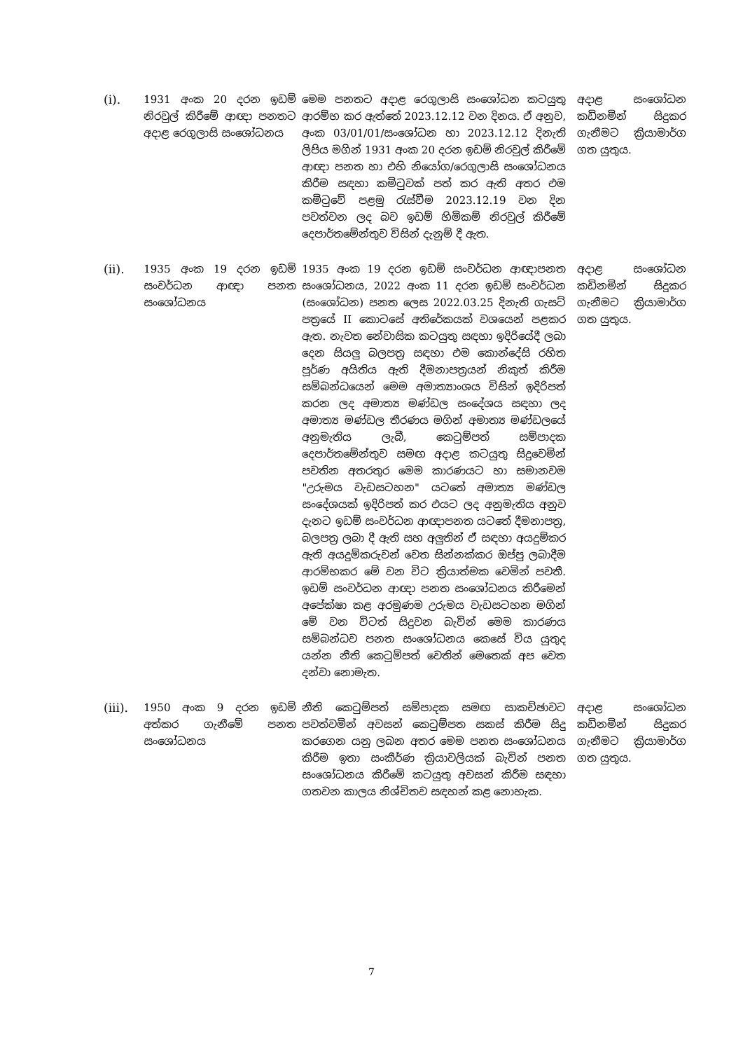| (i). | 1931 අංක 20 දරන ඉඩම් නිරවුල් කිරීමේ ආඥා පනතට අදාළ රෙගුලාසි සංශෝධනය | මෙම පනතට අදාළ රෙගුලාසි සංශෝධන කටයුතු ආරම්භ කර ඇත්තේ 2023.12.12 වන දිනය. ඒ අනුව, අංක 03/01/01/සංශෝධන හා 2023.12.12 දිනැති ලිපිය මගින් 1931 අංක 20 දරන ඉඩම් නිරවුල් කිරීමේ ආඥා පනත හා එහි නියෝග/රෙගුලාසි සංශෝධනය කිරීම සඳහා කමිටුවක් පත් කර ඇති අතර එම කමිටුවේ පළමු රැස්වීම 2023.12.19 වන දින පවත්වන ලද බව ඉඩම් හිමිකම් නිරවුල් කිරීමේ දෙපාර්තමේන්තුව විසින් දැනුම් දී ඇත. | අදාළ සංශෝධන කඩිනමින් සිදුකර ගැනීමට ක්‍රියාමාර්ග ගත යුතුය. |
| (ii). | 1935 අංක 19 දරන ඉඩම් සංවර්ධන ආඥා පනත සංශෝධනය | 1935 අංක 19 දරන ඉඩම් සංවර්ධන ආඥාපනත සංශෝධනය, 2022 අංක 11 දරන ඉඩම් සංවර්ධන (සංශෝධන) පනත ලෙස 2022.03.25 දිනැති ගැසට් පත්‍රයේ II කොටසේ අතිරේකයක් වශයෙන් පළකර ඇත. නැවත නේවාසික කටයුතු සඳහා ඉදිරියේදී ලබා දෙන සියලු බලපත්‍ර සඳහා එම කොන්දේසි රහිත පූර්ණ අයිතිය ඇති දීමනාපත්‍රයන් නිකුත් කිරීම සම්බන්ධයෙන් මෙම අමාත්‍යාංශය විසින් ඉදිරිපත් කරන ලද අමාත්‍ය මණ්ඩල සංදේශය සඳහා ලද අමාත්‍ය මණ්ඩල තීරණය මගින් අමාත්‍ය මණ්ඩලයේ අනුමැතිය ලැබී, කෙටුම්පත් සම්පාදක දෙපාර්තමේන්තුව සමඟ අදාළ කටයුතු සිදුවෙමින් පවතින අතරතුර මෙම කාරණයට හා සමානවම "උරුමය වැඩසටහන" යටතේ අමාත්‍ය මණ්ඩල සංදේශයක් ඉදිරිපත් කර එයට ලද අනුමැතිය අනුව දැනට ඉඩම් සංවර්ධන ආඥාපනත යටතේ දීමනාපත්‍ර, බලපත්‍ර ලබා දී ඇති සහ අලුතින් ඒ සඳහා අයදුම්කර ඇති අයදුම්කරුවන් වෙත සින්නක්කර ඔප්පු ලබාදීම ආරම්භකර මේ වන විට ක්‍රියාත්මක වෙමින් පවතී. ඉඩම් සංවර්ධන ආඥා පනත සංශෝධනය කිරීමෙන් අපේක්ෂා කළ අරමුණම උරුමය වැඩසටහන මගින් මේ වන විටත් සිදුවන බැවින් මෙම කාරණය සම්බන්ධව පනත සංශෝධනය කෙසේ විය යුතුද යන්න නීති කෙටුම්පත් වෙතින් මෙතෙක් අප වෙත දන්වා නොමැත. | අදාළ සංශෝධන කඩිනමින් සිදුකර ගැනීමට ක්‍රියාමාර්ග ගත යුතුය. |
| (iii). | 1950 අංක 9 දරන ඉඩම් අත්කර ගැනීමේ පනත සංශෝධනය | නීති කෙටුම්පත් සම්පාදක සමඟ සාකච්ඡාවට පවත්වමින් අවසන් කෙටුම්පත සකස් කිරීම සිදු කරගෙන යනු ලබන අතර මෙම පනත සංශෝධනය කිරීම ඉතා සංකීර්ණ ක්‍රියාවලියක් බැවින් පනත සංශෝධනය කිරීමේ කටයුතු අවසන් කිරීම සඳහා ගතවන කාලය නිශ්චිතව සඳහන් කළ නොහැක. | අදාළ සංශෝධන කඩිනමින් සිදුකර ගැනීමට ක්‍රියාමාර්ග ගත යුතුය. |
7